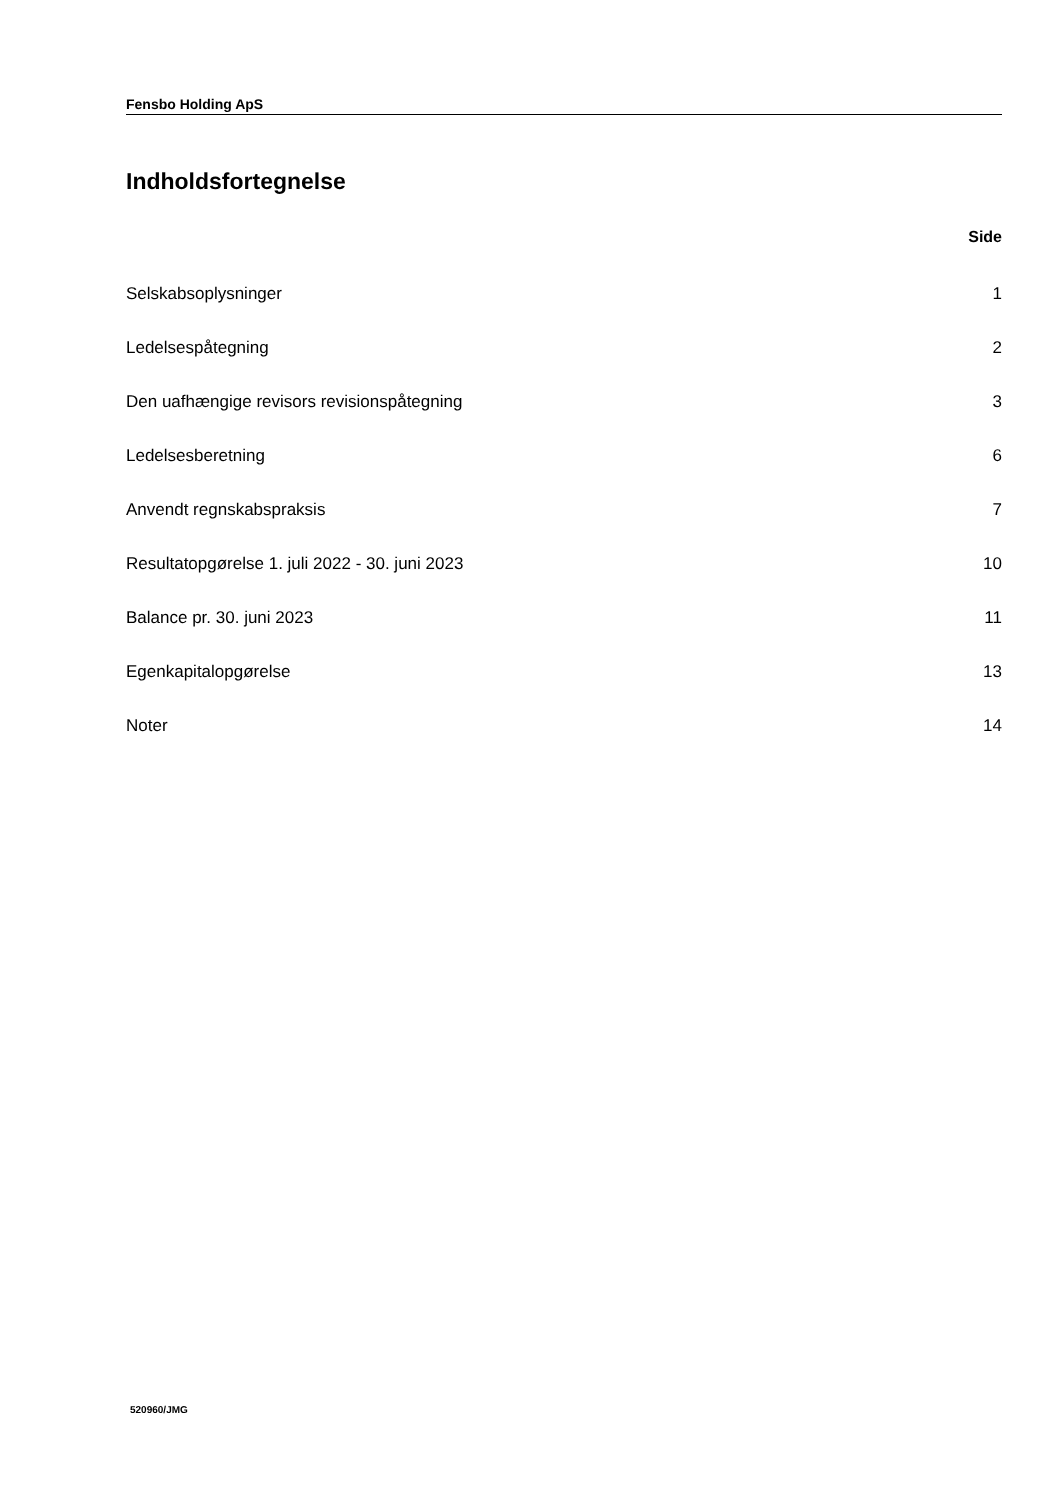Fensbo Holding ApS
Indholdsfortegnelse
Side
Selskabsoplysninger 1
Ledelsespåtegning 2
Den uafhængige revisors revisionspåtegning 3
Ledelsesberetning 6
Anvendt regnskabspraksis 7
Resultatopgørelse 1. juli 2022 - 30. juni 2023 10
Balance pr. 30. juni 2023 11
Egenkapitalopgørelse 13
Noter 14
520960/JMG